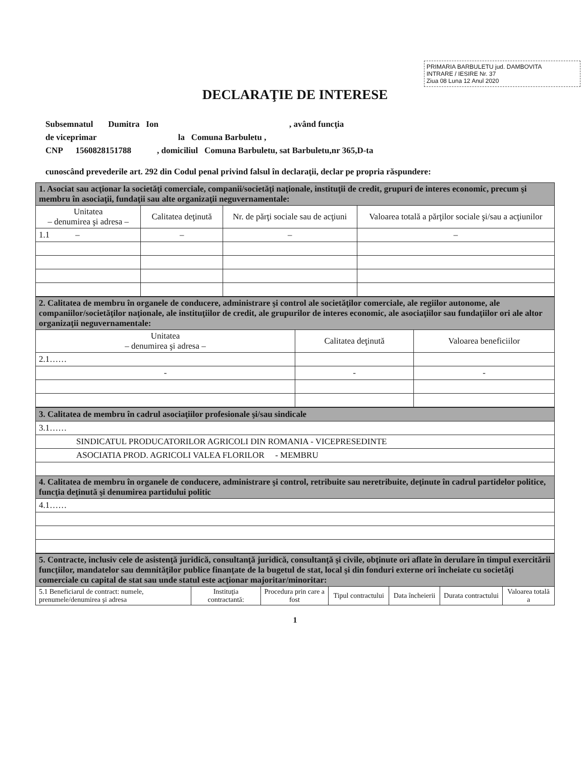PRIMARIA BARBULETU jud. DAMBOVITA
INTRARE / IESIRE Nr. 37
Ziua 08 Luna 12 Anul 2020
DECLARAŢIE DE INTERESE
Subsemnatul Dumitra Ion , având funcţia
de viceprimar la Comuna Barbuletu ,
CNP 1560828151788 , domiciliul Comuna Barbuletu, sat Barbuletu,nr 365,D-ta
cunoscând prevederile art. 292 din Codul penal privind falsul în declaraţii, declar pe propria răspundere:
| 1. Asociat sau acţionar la societăţi comerciale, companii/societăţi naţionale, instituţii de credit, grupuri de interes economic, precum şi membru în asociaţii, fundaţii sau alte organizaţii neguvernamentale: | | | |
| Unitatea – denumirea şi adresa – | Calitatea deţinută | Nr. de părţi sociale sau de acţiuni | Valoarea totală a părţilor sociale şi/sau a acţiunilor |
| 1.1 – | – | – | – |
| 2. Calitatea de membru în organele de conducere, administrare şi control ale societăţilor comerciale, ale regiilor autonome, ale companiilor/societăţilor naţionale, ale instituţiilor de credit, ale grupurilor de interes economic, ale asociaţiilor sau fundaţiilor ori ale altor organizaţii neguvernamentale: | | |
| Unitatea – denumirea şi adresa – | Calitatea deţinută | Valoarea beneficiilor |
| 2.1…… | | |
| - | - | - |
| 3. Calitatea de membru în cadrul asociaţiilor profesionale şi/sau sindicale |
| 3.1…… |
| SINDICATUL PRODUCATORILOR AGRICOLI DIN ROMANIA - VICEPRESEDINTE |
| ASOCIATIA PROD. AGRICOLI VALEA FLORILOR - MEMBRU |
| 4. Calitatea de membru în organele de conducere, administrare şi control, retribuite sau neretribuite, deţinute în cadrul partidelor politice, funcţia deţinută şi denumirea partidului politic |
| 4.1…… |
| 5. Contracte, inclusiv cele de asistenţă juridică, consultanţă juridică, consultanţă şi civile, obţinute ori aflate în derulare în timpul exercitării funcţiilor, mandatelor sau demnităţilor publice finanţate de la bugetul de stat, local şi din fonduri externe ori încheiate cu societăţi comerciale cu capital de stat sau unde statul este acţionar majoritar/minoritar: | | | | | | |
| 5.1 Beneficiarul de contract: numele, prenumele/denumirea şi adresa | Instituţia contractantă: | Procedura prin care a fost | Tipul contractului | Data încheierii | Durata contractului | Valoarea totală a |
1